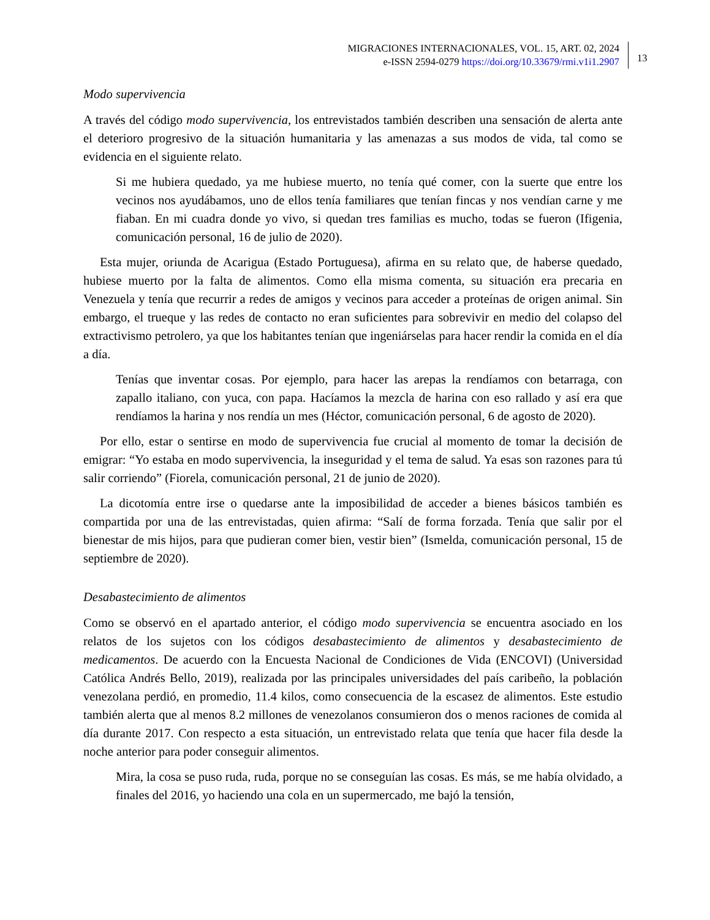MIGRACIONES INTERNACIONALES, VOL. 15, ART. 02, 2024
e-ISSN 2594-0279 https://doi.org/10.33679/rmi.v1i1.2907
13
Modo supervivencia
A través del código modo supervivencia, los entrevistados también describen una sensación de alerta ante el deterioro progresivo de la situación humanitaria y las amenazas a sus modos de vida, tal como se evidencia en el siguiente relato.
Si me hubiera quedado, ya me hubiese muerto, no tenía qué comer, con la suerte que entre los vecinos nos ayudábamos, uno de ellos tenía familiares que tenían fincas y nos vendían carne y me fiaban. En mi cuadra donde yo vivo, si quedan tres familias es mucho, todas se fueron (Ifigenia, comunicación personal, 16 de julio de 2020).
Esta mujer, oriunda de Acarigua (Estado Portuguesa), afirma en su relato que, de haberse quedado, hubiese muerto por la falta de alimentos. Como ella misma comenta, su situación era precaria en Venezuela y tenía que recurrir a redes de amigos y vecinos para acceder a proteínas de origen animal. Sin embargo, el trueque y las redes de contacto no eran suficientes para sobrevivir en medio del colapso del extractivismo petrolero, ya que los habitantes tenían que ingeniárselas para hacer rendir la comida en el día a día.
Tenías que inventar cosas. Por ejemplo, para hacer las arepas la rendíamos con betarraga, con zapallo italiano, con yuca, con papa. Hacíamos la mezcla de harina con eso rallado y así era que rendíamos la harina y nos rendía un mes (Héctor, comunicación personal, 6 de agosto de 2020).
Por ello, estar o sentirse en modo de supervivencia fue crucial al momento de tomar la decisión de emigrar: “Yo estaba en modo supervivencia, la inseguridad y el tema de salud. Ya esas son razones para tú salir corriendo” (Fiorela, comunicación personal, 21 de junio de 2020).
La dicotomía entre irse o quedarse ante la imposibilidad de acceder a bienes básicos también es compartida por una de las entrevistadas, quien afirma: “Salí de forma forzada. Tenía que salir por el bienestar de mis hijos, para que pudieran comer bien, vestir bien” (Ismelda, comunicación personal, 15 de septiembre de 2020).
Desabastecimiento de alimentos
Como se observó en el apartado anterior, el código modo supervivencia se encuentra asociado en los relatos de los sujetos con los códigos desabastecimiento de alimentos y desabastecimiento de medicamentos. De acuerdo con la Encuesta Nacional de Condiciones de Vida (ENCOVI) (Universidad Católica Andrés Bello, 2019), realizada por las principales universidades del país caribeño, la población venezolana perdió, en promedio, 11.4 kilos, como consecuencia de la escasez de alimentos. Este estudio también alerta que al menos 8.2 millones de venezolanos consumieron dos o menos raciones de comida al día durante 2017. Con respecto a esta situación, un entrevistado relata que tenía que hacer fila desde la noche anterior para poder conseguir alimentos.
Mira, la cosa se puso ruda, ruda, porque no se conseguían las cosas. Es más, se me había olvidado, a finales del 2016, yo haciendo una cola en un supermercado, me bajó la tensión,